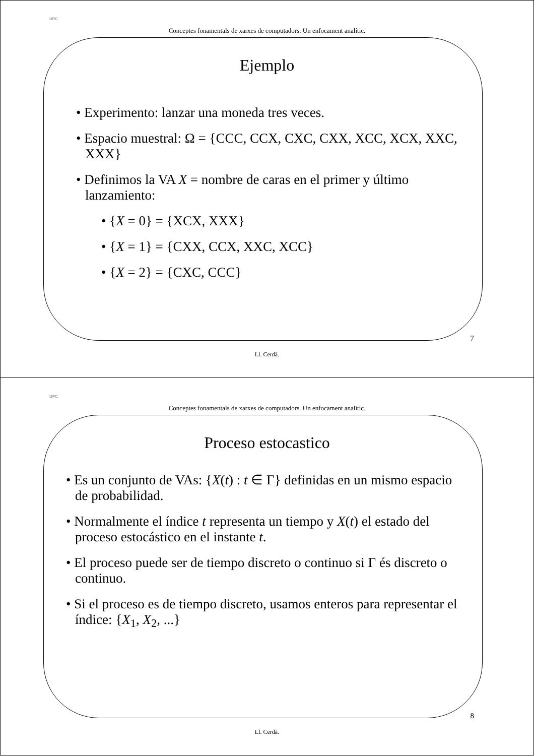UPC
Conceptes fonamentals de xarxes de computadors. Un enfocament analític.
Ejemplo
• Experimento: lanzar una moneda tres veces.
• Espacio muestral: Ω = {CCC, CCX, CXC, CXX, XCC, XCX, XXC, XXX}
• Definimos la VA X = nombre de caras en el primer y último lanzamiento:
• {X = 0} = {XCX, XXX}
• {X = 1} = {CXX, CCX, XXC, XCC}
• {X = 2} = {CXC, CCC}
7
Ll. Cerdà.
UPC
Conceptes fonamentals de xarxes de computadors. Un enfocament analític.
Proceso estocastico
• Es un conjunto de VAs: {X(t) : t ∈ Γ} definidas en un mismo espacio de probabilidad.
• Normalmente el índice t representa un tiempo y X(t) el estado del proceso estocástico en el instante t.
• El proceso puede ser de tiempo discreto o continuo si Γ és discreto o continuo.
• Si el proceso es de tiempo discreto, usamos enteros para representar el índice: {X<sub>1</sub>, X<sub>2</sub>, ...}
8
Ll. Cerdà.